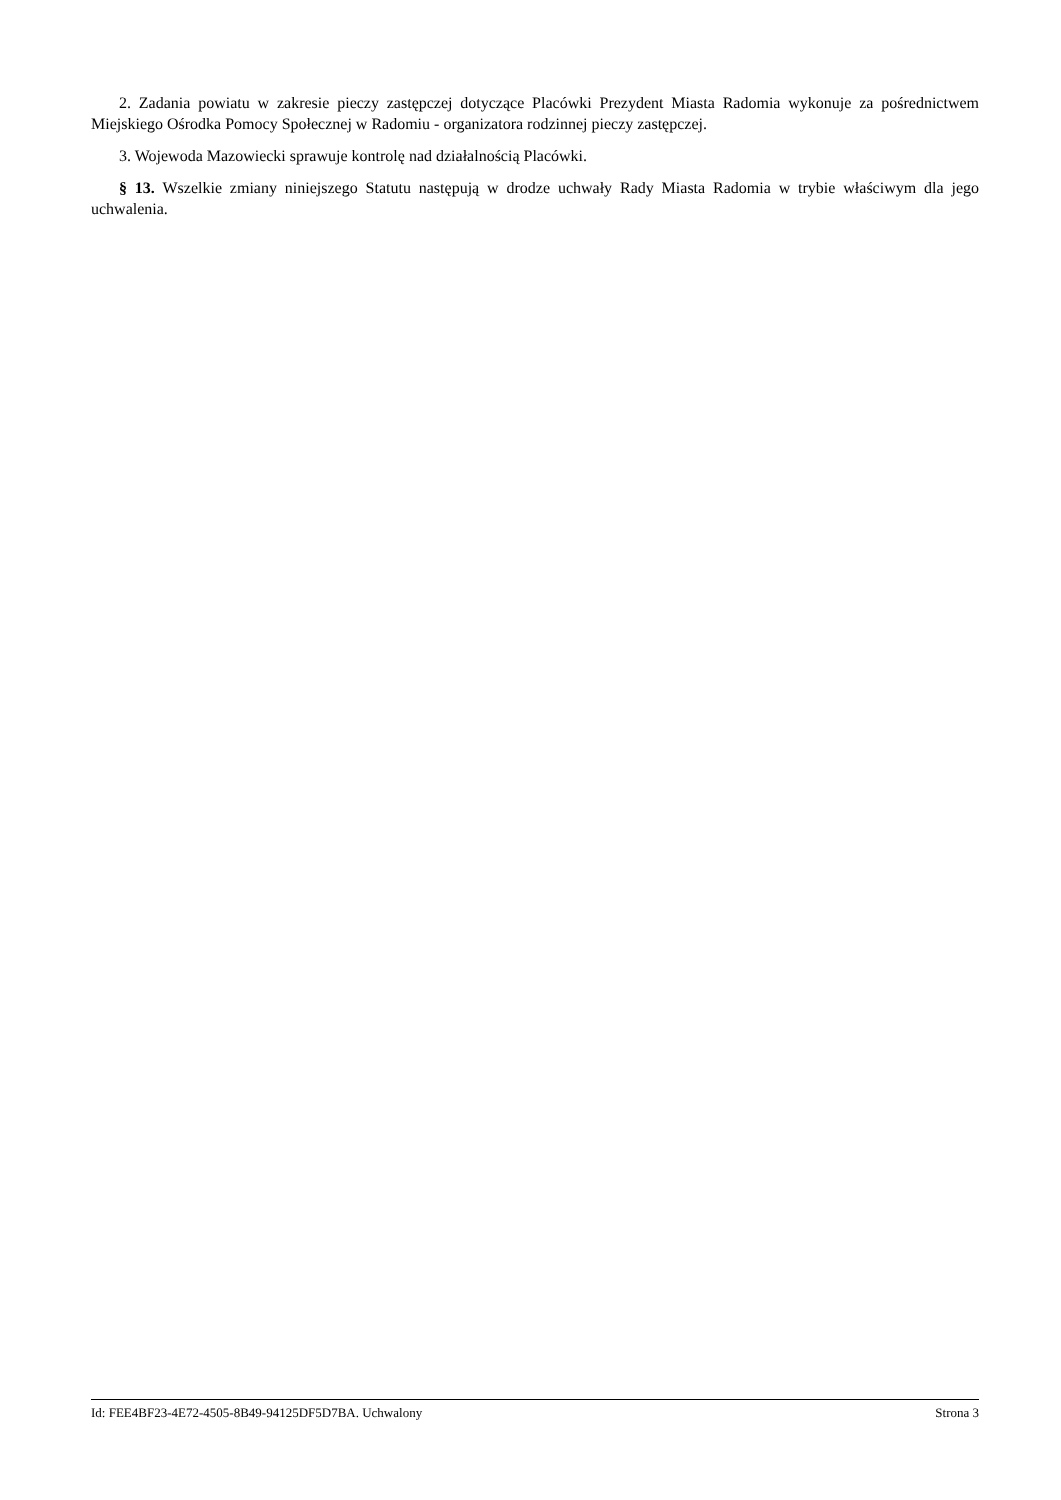2. Zadania powiatu w zakresie pieczy zastępczej dotyczące Placówki Prezydent Miasta Radomia wykonuje za pośrednictwem Miejskiego Ośrodka Pomocy Społecznej w Radomiu - organizatora rodzinnej pieczy zastępczej.
3. Wojewoda Mazowiecki sprawuje kontrolę nad działalnością Placówki.
§ 13. Wszelkie zmiany niniejszego Statutu następują w drodze uchwały Rady Miasta Radomia w trybie właściwym dla jego uchwalenia.
Id: FEE4BF23-4E72-4505-8B49-94125DF5D7BA. Uchwalony Strona 3